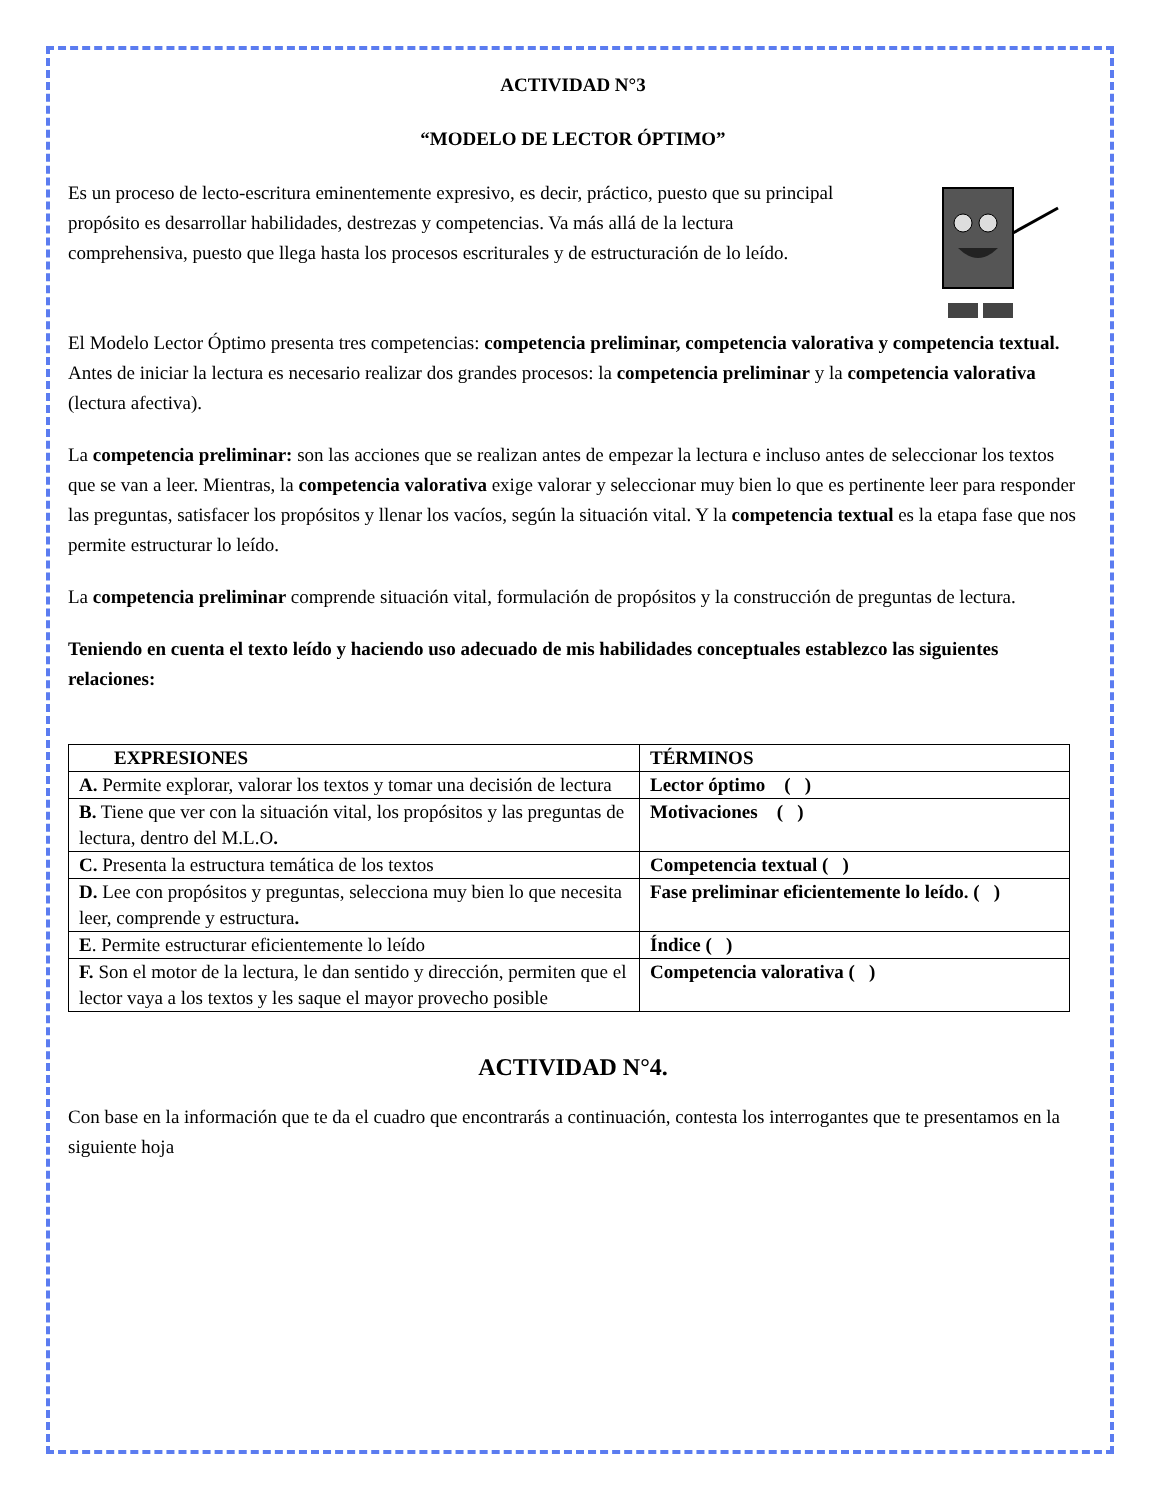ACTIVIDAD N°3
“MODELO DE LECTOR ÓPTIMO”
Es un proceso de lecto-escritura eminentemente expresivo, es decir, práctico, puesto que su principal propósito es desarrollar habilidades, destrezas y competencias. Va más allá de la lectura comprehensiva, puesto que llega hasta los procesos escriturales y de estructuración de lo leído.
El Modelo Lector Óptimo presenta tres competencias: competencia preliminar, competencia valorativa y competencia textual.
Antes de iniciar la lectura es necesario realizar dos grandes procesos: la competencia preliminar y la competencia valorativa (lectura afectiva).
La competencia preliminar: son las acciones que se realizan antes de empezar la lectura e incluso antes de seleccionar los textos que se van a leer. Mientras, la competencia valorativa exige valorar y seleccionar muy bien lo que es pertinente leer para responder las preguntas, satisfacer los propósitos y llenar los vacíos, según la situación vital. Y la competencia textual es la etapa fase que nos permite estructurar lo leído.
La competencia preliminar comprende situación vital, formulación de propósitos y la construcción de preguntas de lectura.
Teniendo en cuenta el texto leído y haciendo uso adecuado de mis habilidades conceptuales establezco las siguientes relaciones:
| EXPRESIONES | TÉRMINOS |
| --- | --- |
| A. Permite explorar, valorar los textos y tomar una decisión de lectura | Lector óptimo ( ) |
| B. Tiene que ver con la situación vital, los propósitos y las preguntas de lectura, dentro del M.L.O . | Motivaciones ( ) |
| C. Presenta la estructura temática de los textos | Competencia textual ( ) |
| D. Lee con propósitos y preguntas, selecciona muy bien lo que necesita leer, comprende y estructura . | Fase preliminar eficientemente lo leído. ( ) |
| E . Permite estructurar eficientemente lo leído | Índice ( ) |
| F. Son el motor de la lectura, le dan sentido y dirección, permiten que el lector vaya a los textos y les saque el mayor provecho posible | Competencia valorativa ( ) |
ACTIVIDAD N°4.
Con base en la información que te da el cuadro que encontrarás a continuación, contesta los interrogantes que te presentamos en la siguiente hoja